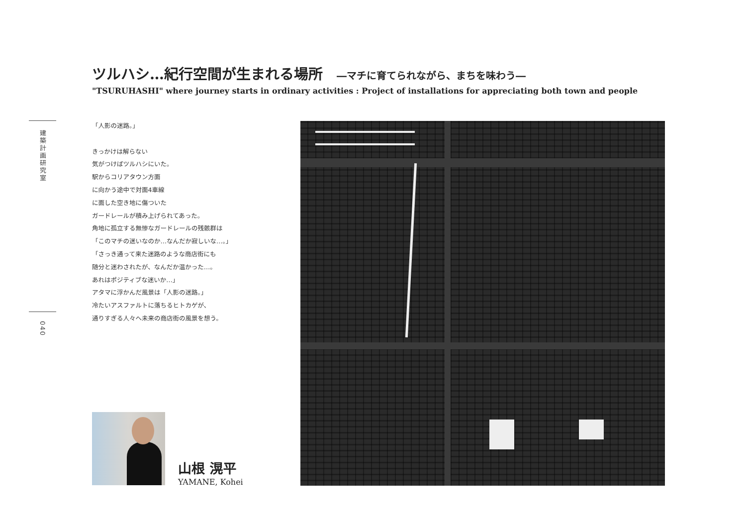建築計画研究室
040
ツルハシ…紀行空間が生まれる場所 ―マチに育てられながら、まちを味わう―
"TSURUHASHI" where journey starts in ordinary activities : Project of installations for appreciating both town and people
「人影の迷路。」
きっかけは解らない
気がつけばツルハシにいた。
駅からコリアタウン方面
に向かう途中で対面4車線
に面した空き地に傷ついた
ガードレールが積み上げられてあった。
角地に孤立する無惨なガードレールの残骸群は
「このマチの迷いなのか…なんだか寂しいな…。」
「さっき通って来た迷路のような商店街にも
随分と迷わされたが、なんだか温かった…。
あれはポジティブな迷いか…」
アタマに浮かんだ風景は「人影の迷路。」
冷たいアスファルトに落ちるヒトカゲが、
通りすぎる人々へ未来の商店街の風景を想う。
山根 滉平
YAMANE, Kohei